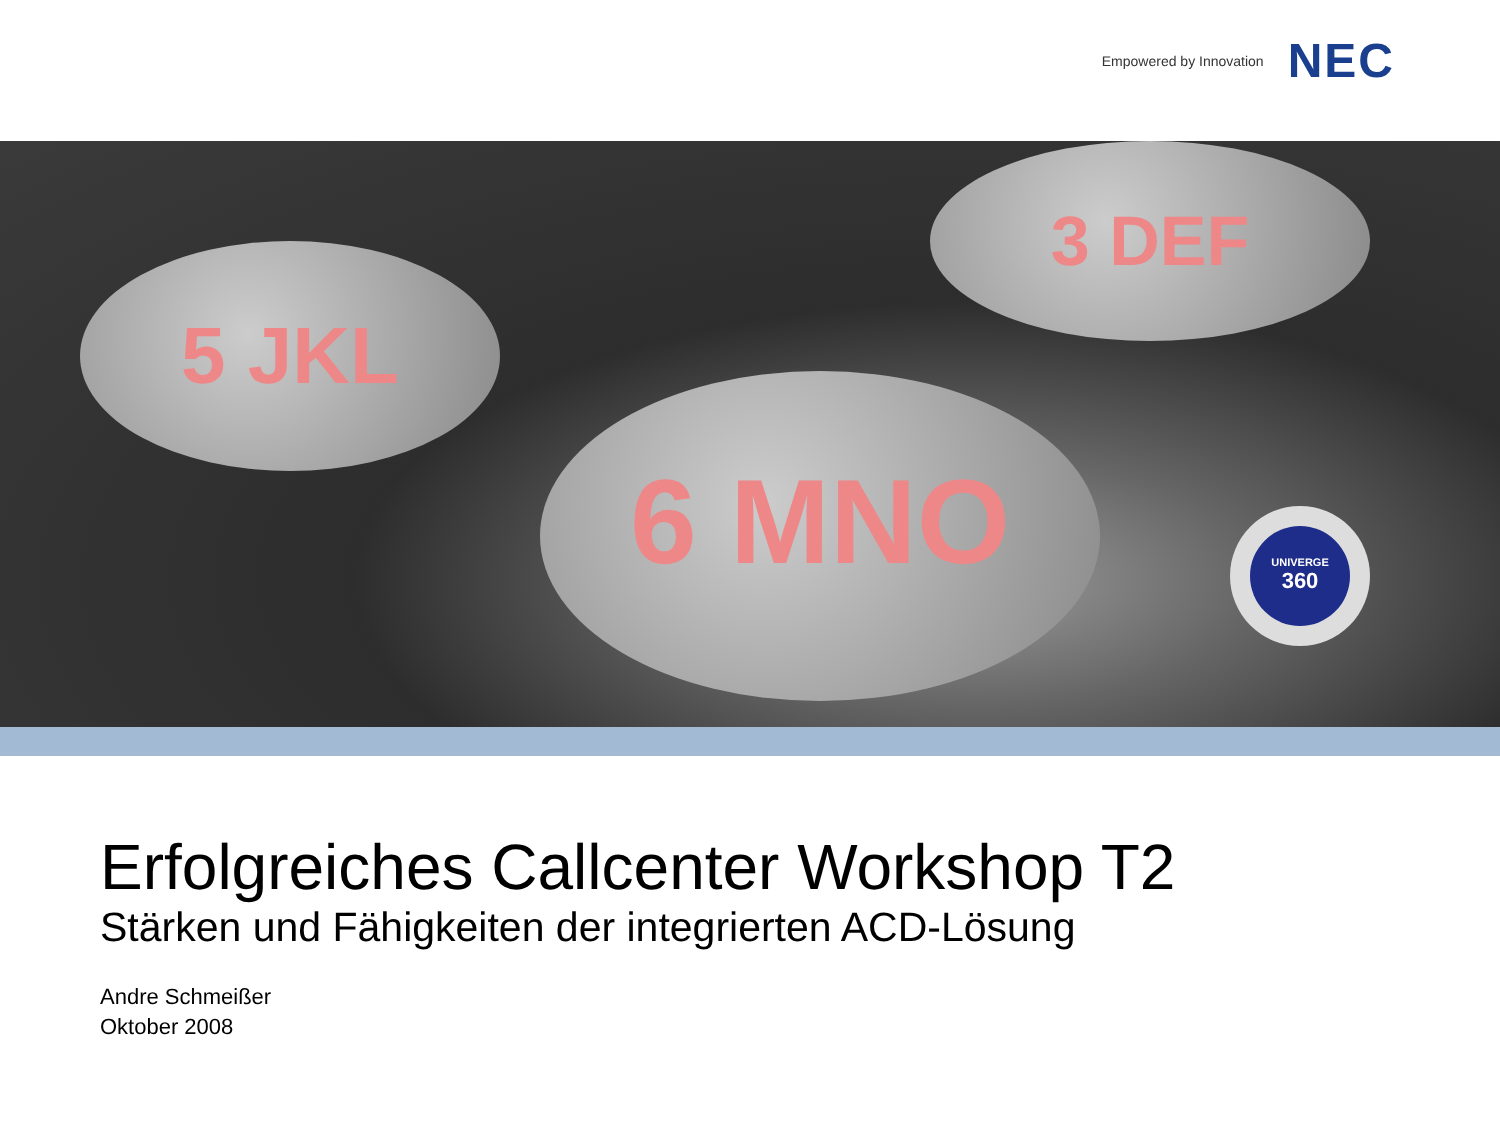Empowered by Innovation NEC
6 MNO
5 JKL
3 DEF
UNIVERGE
360
Erfolgreiches Callcenter Workshop T2
Stärken und Fähigkeiten der integrierten ACD-Lösung
Andre Schmeißer
Oktober 2008